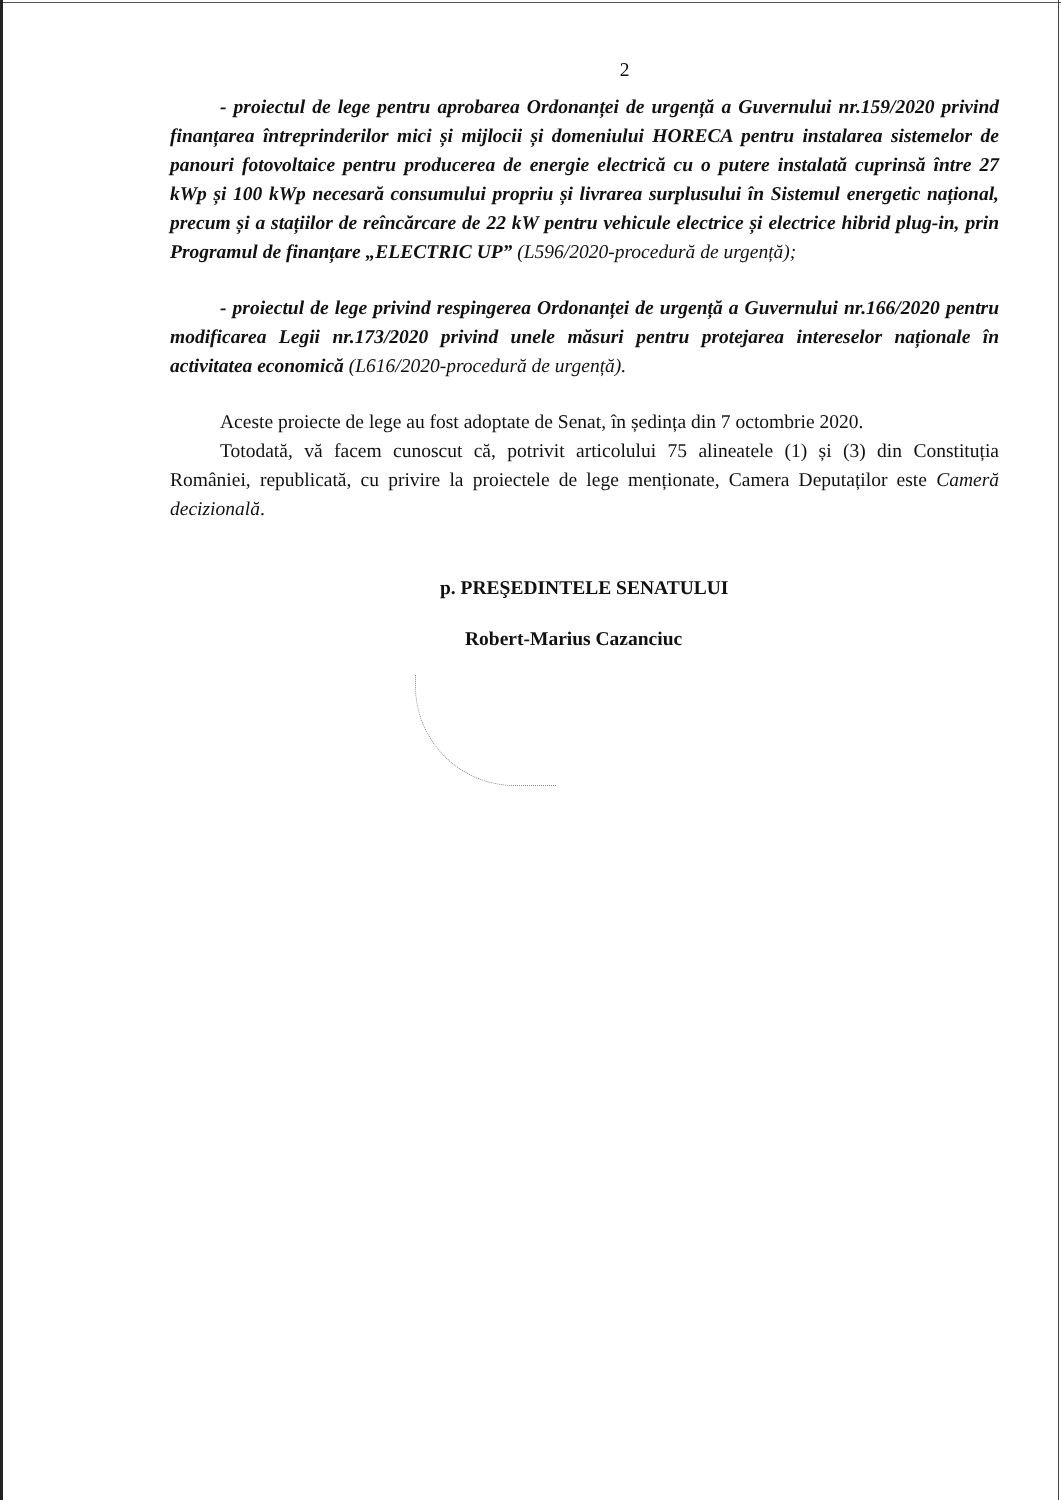2
- proiectul de lege pentru aprobarea Ordonanței de urgență a Guvernului nr.159/2020 privind finanțarea întreprinderilor mici și mijlocii și domeniului HORECA pentru instalarea sistemelor de panouri fotovoltaice pentru producerea de energie electrică cu o putere instalată cuprinsă între 27 kWp și 100 kWp necesară consumului propriu și livrarea surplusului în Sistemul energetic național, precum și a stațiilor de reîncărcare de 22 kW pentru vehicule electrice și electrice hibrid plug-in, prin Programul de finanțare „ELECTRIC UP” (L596/2020-procedură de urgență);
- proiectul de lege privind respingerea Ordonanței de urgență a Guvernului nr.166/2020 pentru modificarea Legii nr.173/2020 privind unele măsuri pentru protejarea intereselor naționale în activitatea economică (L616/2020-procedură de urgență).
Aceste proiecte de lege au fost adoptate de Senat, în ședința din 7 octombrie 2020.
Totodată, vă facem cunoscut că, potrivit articolului 75 alineatele (1) și (3) din Constituția României, republicată, cu privire la proiectele de lege menționate, Camera Deputaților este Cameră decizională.
p. PREŞEDINTELE SENATULUI
Robert-Marius Cazanciuc